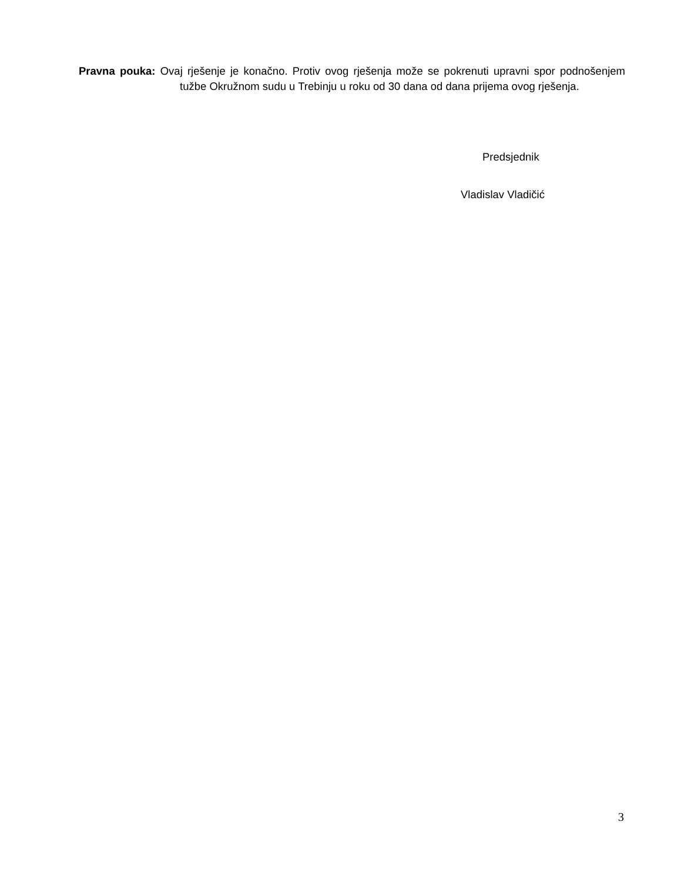Pravna pouka: Ovaj rješenje je konačno. Protiv ovog rješenja može se pokrenuti upravni spor podnošenjem tužbe Okružnom sudu u Trebinju u roku od 30 dana od dana prijema ovog rješenja.
Predsjednik
Vladislav Vladičić
3